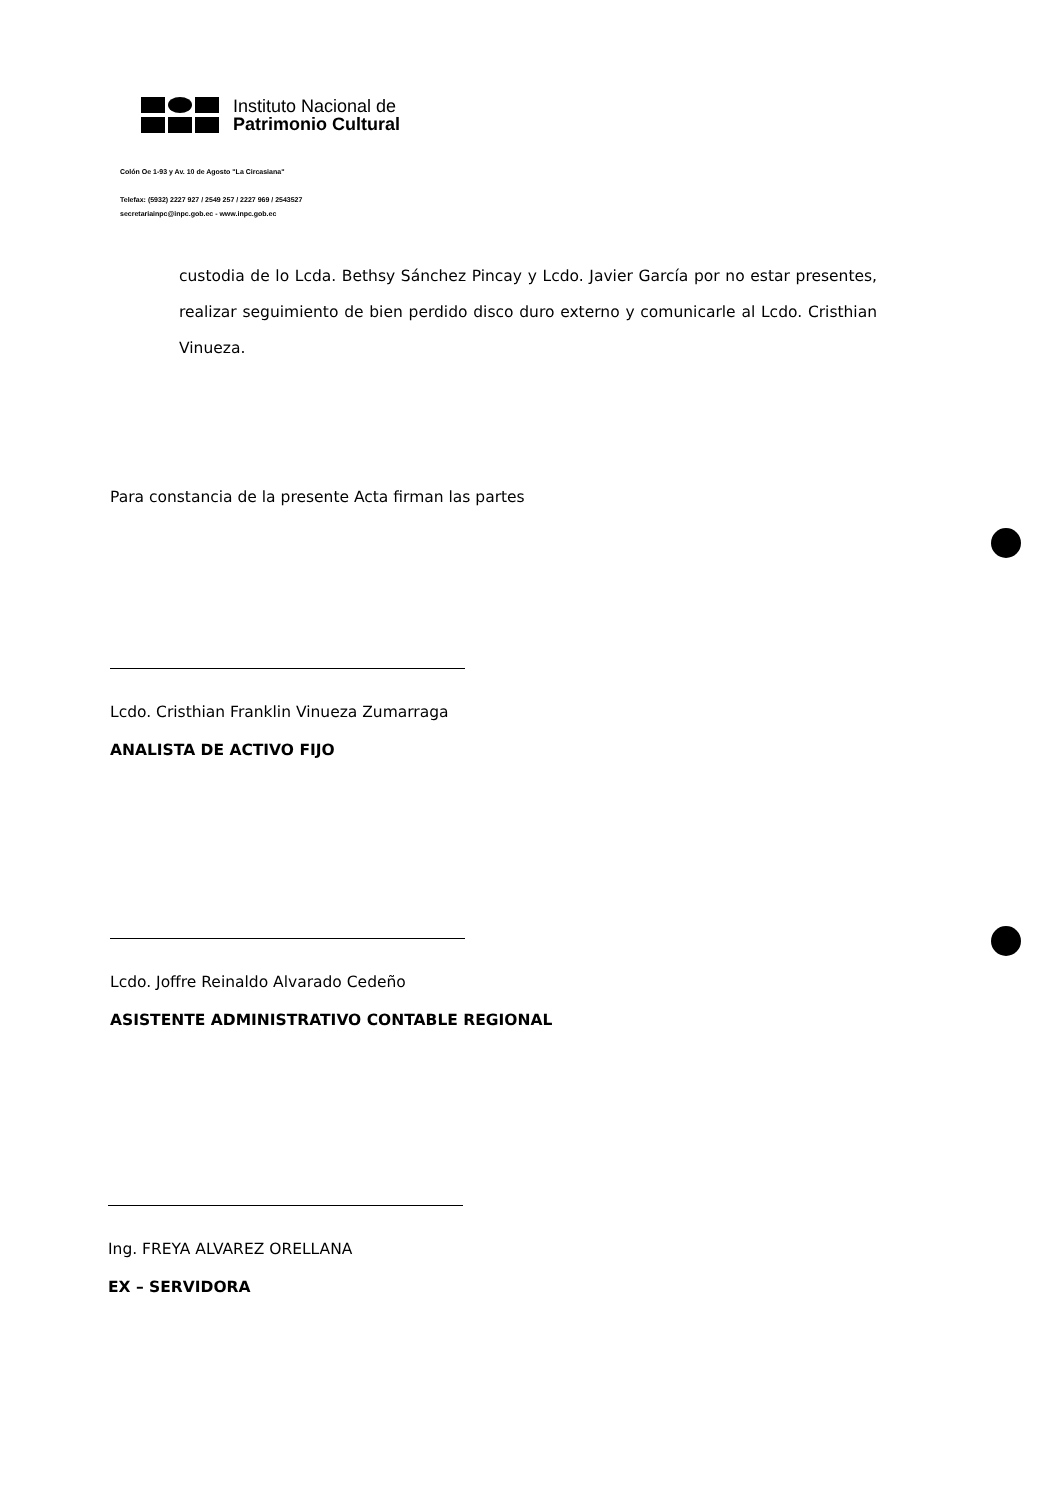Instituto Nacional de
Patrimonio Cultural
Colón Oe 1-93 y Av. 10 de Agosto "La Circasiana"
Telefax: (5932) 2227 927 / 2549 257 / 2227 969 / 2543527
secretariainpc@inpc.gob.ec - www.inpc.gob.ec
custodia de lo Lcda. Bethsy Sánchez Pincay y Lcdo. Javier García por no estar presentes, realizar seguimiento de bien perdido disco duro externo y comunicarle al Lcdo. Cristhian Vinueza.
Para constancia de la presente Acta firman las partes
Lcdo. Cristhian Franklin Vinueza Zumarraga
ANALISTA DE ACTIVO FIJO
Lcdo. Joffre Reinaldo Alvarado Cedeño
ASISTENTE ADMINISTRATIVO CONTABLE REGIONAL
Ing. FREYA ALVAREZ ORELLANA
EX – SERVIDORA